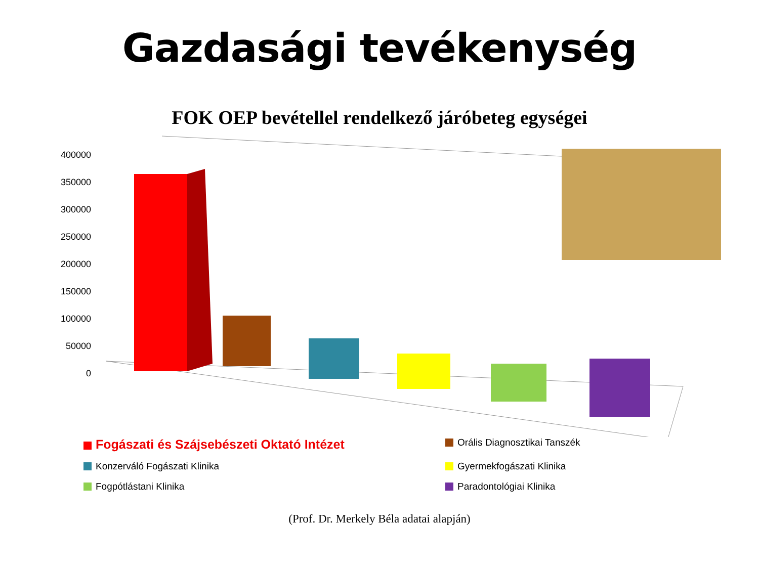Gazdasági tevékenység
FOK OEP bevétellel rendelkező járóbeteg egységei
400000
350000
300000
250000
200000
150000
100000
50000
0
Fogászati és Szájsebészeti Oktató Intézet
Orális Diagnosztikai Tanszék
Konzerváló Fogászati Klinika
Gyermekfogászati Klinika
Fogpótlástani Klinika
Paradontológiai Klinika
(Prof. Dr. Merkely Béla adatai alapján)